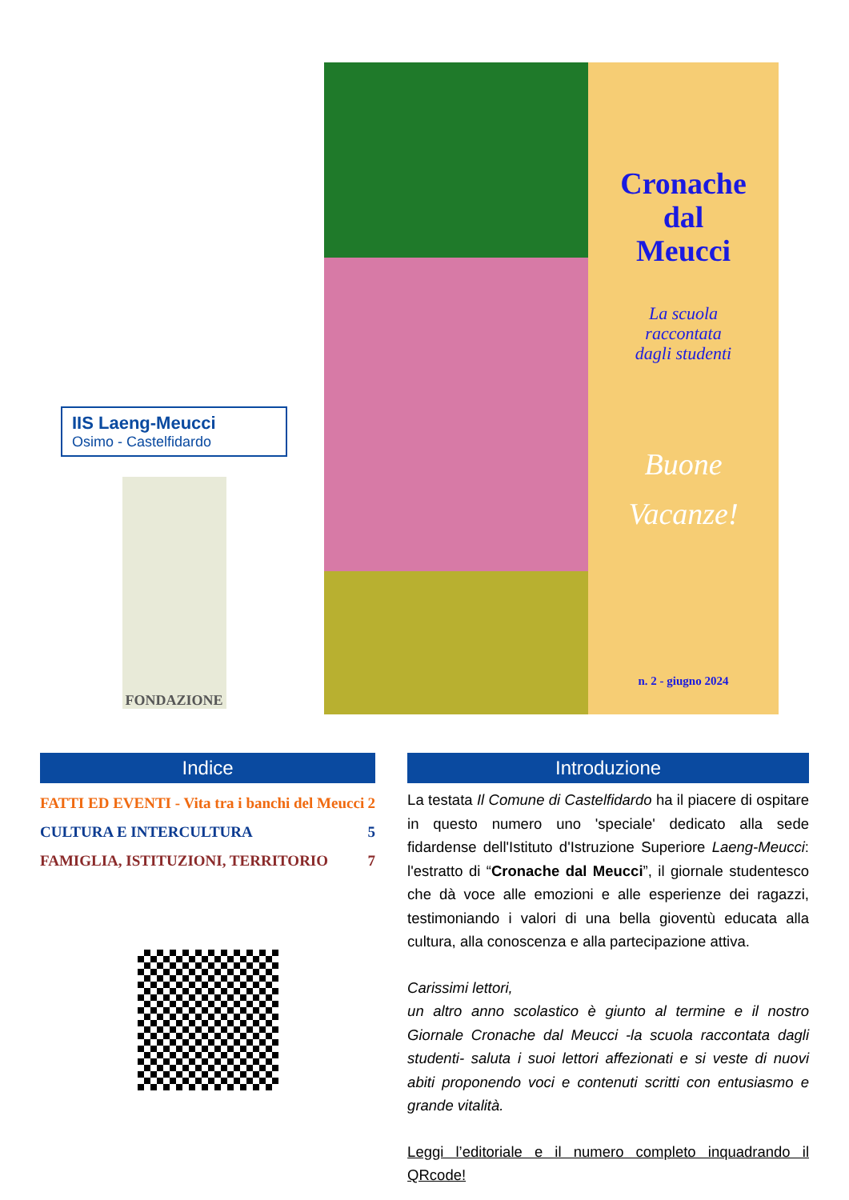IIS Laeng-Meucci
Osimo - Castelfidardo
FONDAZIONE
Cronache
dal
Meucci
La scuola
raccontata
dagli studenti
Buone
Vacanze!
n. 2 - giugno 2024
Indice
FATTI ED EVENTI - Vita tra i banchi del Meucci 2
CULTURA E INTERCULTURA 5
FAMIGLIA, ISTITUZIONI, TERRITORIO 7
Introduzione
La testata Il Comune di Castelfidardo ha il piacere di ospitare in questo numero uno 'speciale' dedicato alla sede fidardense dell'Istituto d'Istruzione Superiore Laeng-Meucci: l'estratto di “Cronache dal Meucci”, il giornale studentesco che dà voce alle emozioni e alle esperienze dei ragazzi, testimoniando i valori di una bella gioventù educata alla cultura, alla conoscenza e alla partecipazione attiva.
Carissimi lettori,
un altro anno scolastico è giunto al termine e il nostro Giornale Cronache dal Meucci -la scuola raccontata dagli studenti- saluta i suoi lettori affezionati e si veste di nuovi abiti proponendo voci e contenuti scritti con entusiasmo e grande vitalità.
Leggi l’editoriale e il numero completo inquadrando il QRcode!